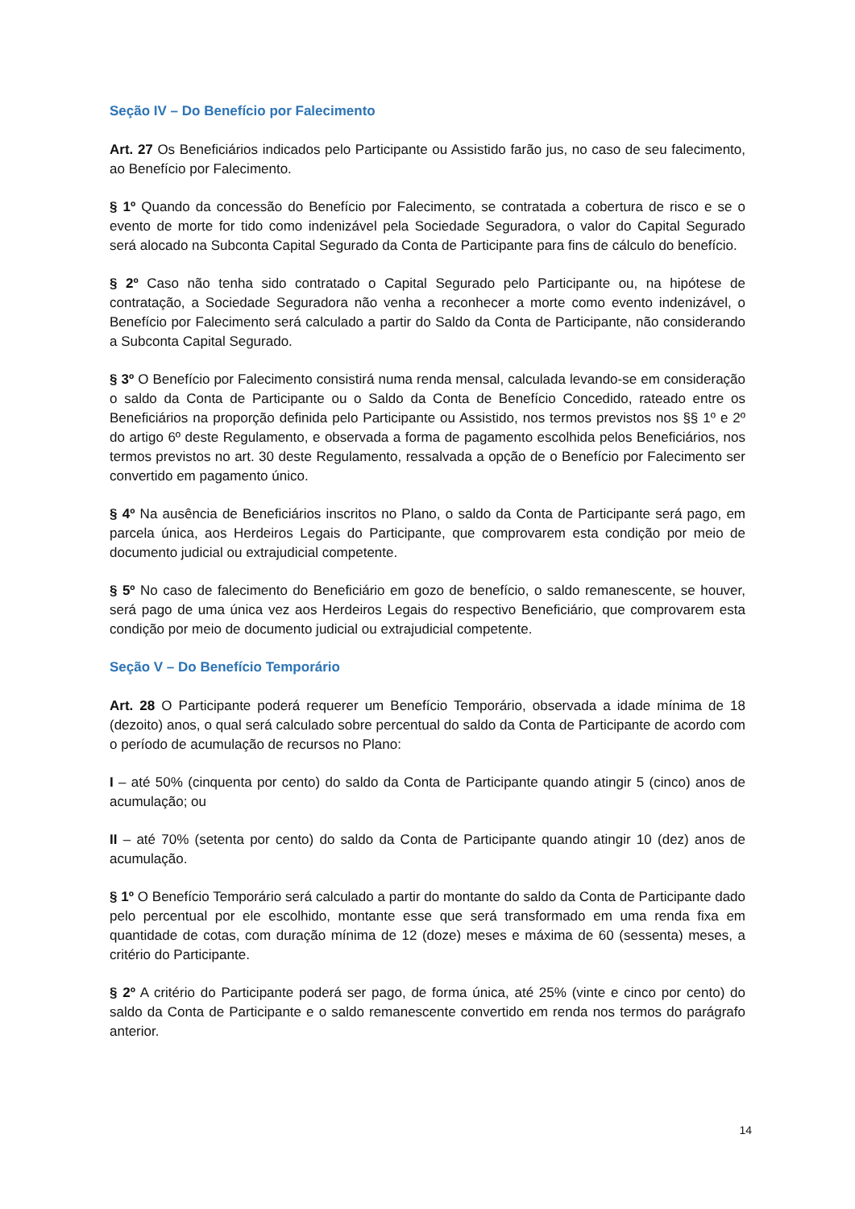Seção IV – Do Benefício por Falecimento
Art. 27 Os Beneficiários indicados pelo Participante ou Assistido farão jus, no caso de seu falecimento, ao Benefício por Falecimento.
§ 1º Quando da concessão do Benefício por Falecimento, se contratada a cobertura de risco e se o evento de morte for tido como indenizável pela Sociedade Seguradora, o valor do Capital Segurado será alocado na Subconta Capital Segurado da Conta de Participante para fins de cálculo do benefício.
§ 2º Caso não tenha sido contratado o Capital Segurado pelo Participante ou, na hipótese de contratação, a Sociedade Seguradora não venha a reconhecer a morte como evento indenizável, o Benefício por Falecimento será calculado a partir do Saldo da Conta de Participante, não considerando a Subconta Capital Segurado.
§ 3º O Benefício por Falecimento consistirá numa renda mensal, calculada levando-se em consideração o saldo da Conta de Participante ou o Saldo da Conta de Benefício Concedido, rateado entre os Beneficiários na proporção definida pelo Participante ou Assistido, nos termos previstos nos §§ 1º e 2º do artigo 6º deste Regulamento, e observada a forma de pagamento escolhida pelos Beneficiários, nos termos previstos no art. 30 deste Regulamento, ressalvada a opção de o Benefício por Falecimento ser convertido em pagamento único.
§ 4º Na ausência de Beneficiários inscritos no Plano, o saldo da Conta de Participante será pago, em parcela única, aos Herdeiros Legais do Participante, que comprovarem esta condição por meio de documento judicial ou extrajudicial competente.
§ 5º No caso de falecimento do Beneficiário em gozo de benefício, o saldo remanescente, se houver, será pago de uma única vez aos Herdeiros Legais do respectivo Beneficiário, que comprovarem esta condição por meio de documento judicial ou extrajudicial competente.
Seção V – Do Benefício Temporário
Art. 28 O Participante poderá requerer um Benefício Temporário, observada a idade mínima de 18 (dezoito) anos, o qual será calculado sobre percentual do saldo da Conta de Participante de acordo com o período de acumulação de recursos no Plano:
I – até 50% (cinquenta por cento) do saldo da Conta de Participante quando atingir 5 (cinco) anos de acumulação; ou
II – até 70% (setenta por cento) do saldo da Conta de Participante quando atingir 10 (dez) anos de acumulação.
§ 1º O Benefício Temporário será calculado a partir do montante do saldo da Conta de Participante dado pelo percentual por ele escolhido, montante esse que será transformado em uma renda fixa em quantidade de cotas, com duração mínima de 12 (doze) meses e máxima de 60 (sessenta) meses, a critério do Participante.
§ 2º A critério do Participante poderá ser pago, de forma única, até 25% (vinte e cinco por cento) do saldo da Conta de Participante e o saldo remanescente convertido em renda nos termos do parágrafo anterior.
14